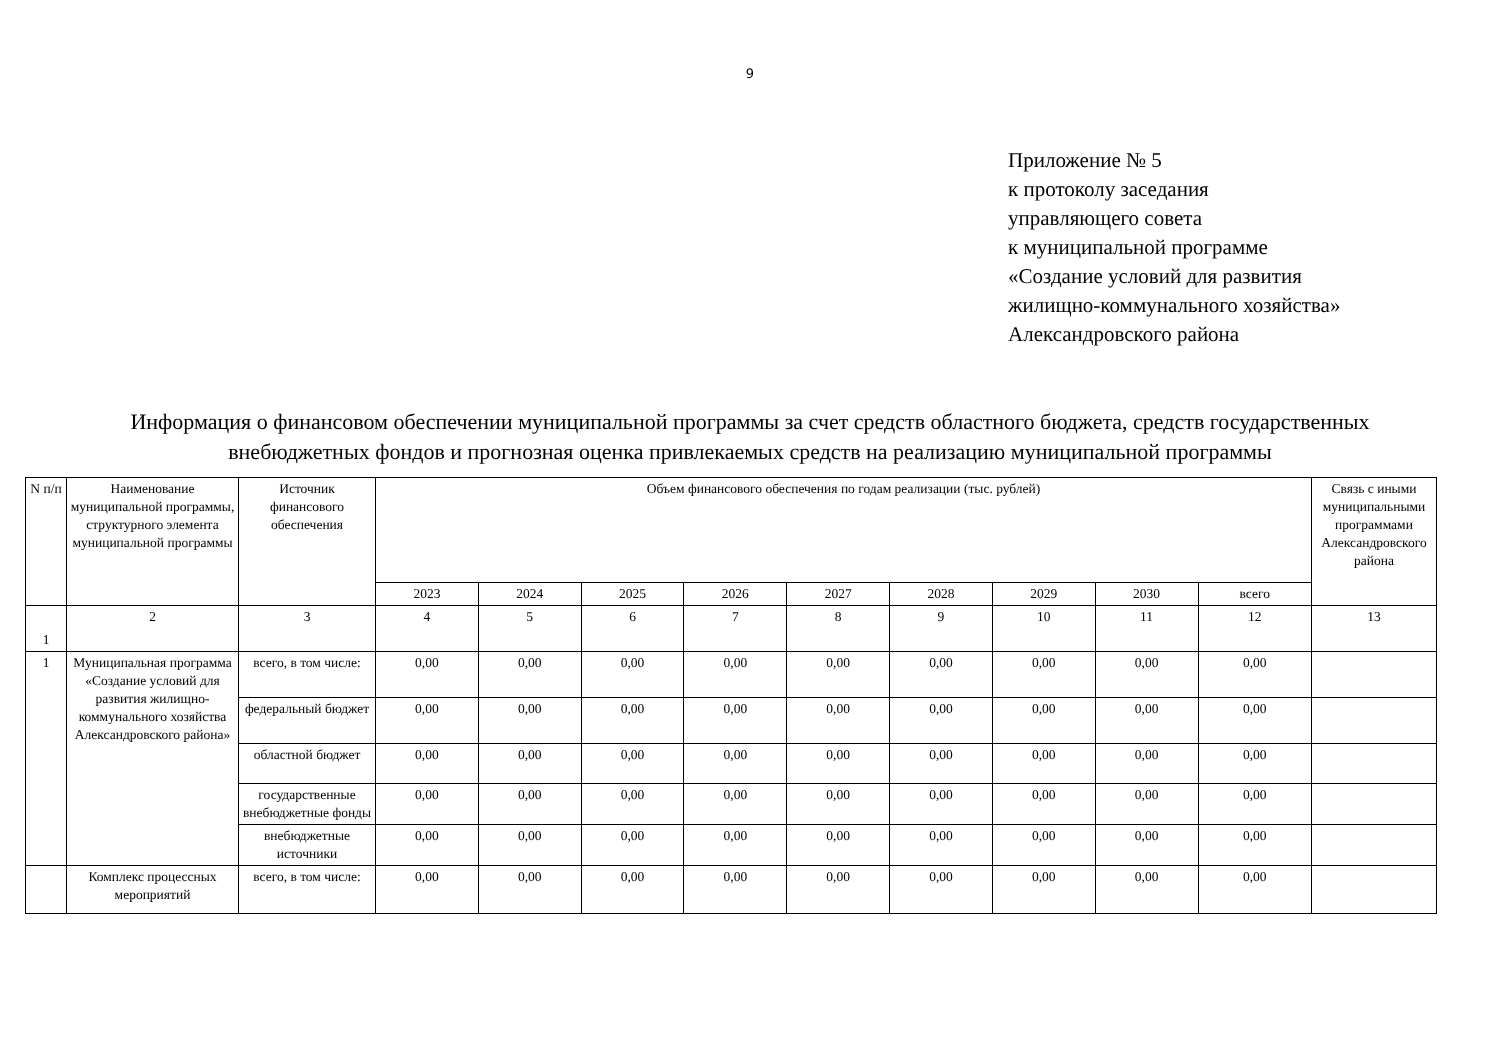9
Приложение № 5
к протоколу заседания
управляющего совета
к муниципальной программе
«Создание условий для развития
жилищно-коммунального хозяйства»
Александровского района
Информация о финансовом обеспечении муниципальной программы за счет средств областного бюджета, средств государственных внебюджетных фондов и прогнозная оценка привлекаемых средств на реализацию муниципальной программы
| N п/п | Наименование муниципальной программы, структурного элемента муниципальной программы | Источник финансового обеспечения | Объем финансового обеспечения по годам реализации (тыс. рублей) | | | | | | | | | Связь с иными муниципальными программами Александровского района |
| --- | --- | --- | --- | --- | --- | --- | --- | --- | --- | --- | --- | --- |
| | | | 2023 | 2024 | 2025 | 2026 | 2027 | 2028 | 2029 | 2030 | всего | |
| 1 | 2 | 3 | 4 | 5 | 6 | 7 | 8 | 9 | 10 | 11 | 12 | 13 |
| 1 | Муниципальная программа «Создание условий для развития жилищно-коммунального хозяйства Александровского района» | всего, в том числе: | 0,00 | 0,00 | 0,00 | 0,00 | 0,00 | 0,00 | 0,00 | 0,00 | 0,00 | |
| | | федеральный бюджет | 0,00 | 0,00 | 0,00 | 0,00 | 0,00 | 0,00 | 0,00 | 0,00 | 0,00 | |
| | | областной бюджет | 0,00 | 0,00 | 0,00 | 0,00 | 0,00 | 0,00 | 0,00 | 0,00 | 0,00 | |
| | | государственные внебюджетные фонды | 0,00 | 0,00 | 0,00 | 0,00 | 0,00 | 0,00 | 0,00 | 0,00 | 0,00 | |
| | | внебюджетные источники | 0,00 | 0,00 | 0,00 | 0,00 | 0,00 | 0,00 | 0,00 | 0,00 | 0,00 | |
| | Комплекс процессных мероприятий | всего, в том числе: | 0,00 | 0,00 | 0,00 | 0,00 | 0,00 | 0,00 | 0,00 | 0,00 | 0,00 | |